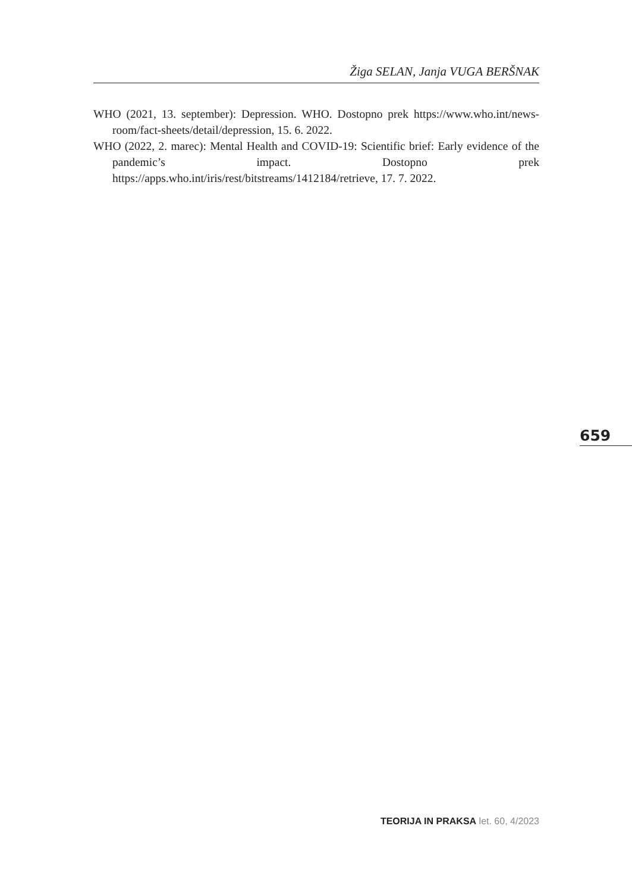Žiga SELAN, Janja VUGA BERŠNAK
WHO (2021, 13. september): Depression. WHO. Dostopno prek https://www.who.int/news-room/fact-sheets/detail/depression, 15. 6. 2022.
WHO (2022, 2. marec): Mental Health and COVID-19: Scientific brief: Early evidence of the pandemic’s impact. Dostopno prek https://apps.who.int/iris/rest/bitstreams/1412184/retrieve, 17. 7. 2022.
659
TEORIJA IN PRAKSA let. 60, 4/2023